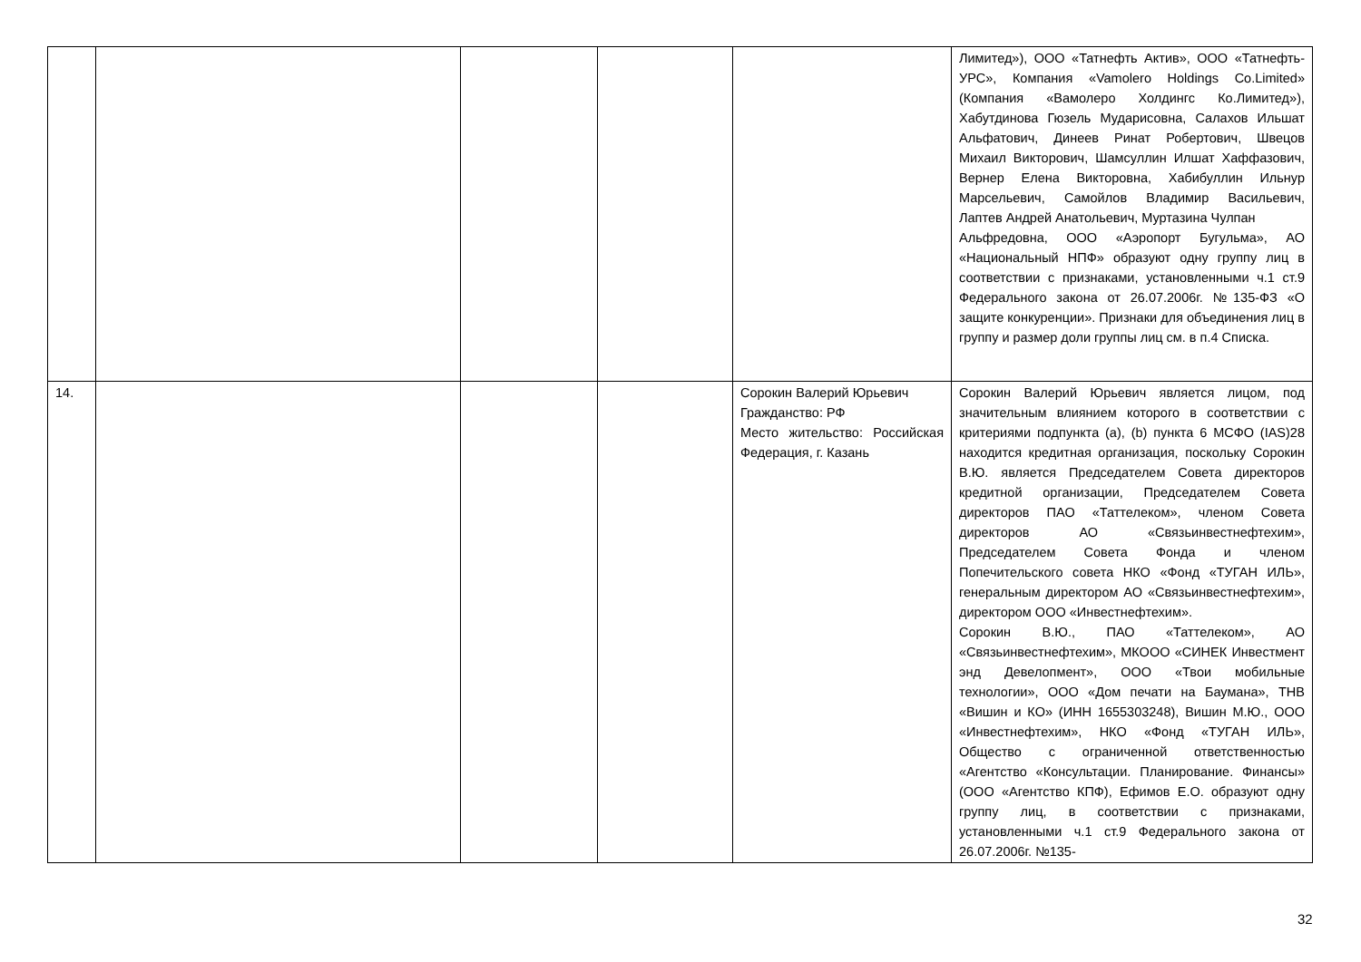| | | | | | Лимитед»), ООО «Татнефть Актив», ООО «Татнефть-УРС», Компания «Vamolero Holdings Co.Limited» (Компания «Вамолеро Холдингс Ко.Лимитед»), Хабутдинова Гюзель Мударисовна, Салахов Ильшат Альфатович, Динеев Ринат Робертович, Швецов Михаил Викторович, Шамсуллин Илшат Хаффазович, Вернер Елена Викторовна, Хабибуллин Ильнур Марсельевич, Самойлов Владимир Васильевич, Лаптев Андрей Анатольевич, Муртазина Чулпан Альфредовна, ООО «Аэропорт Бугульма», АО «Национальный НПФ» образуют одну группу лиц в соответствии с признаками, установленными ч.1 ст.9 Федерального закона от 26.07.2006г. №135-ФЗ «О защите конкуренции». Признаки для объединения лиц в группу и размер доли группы лиц см. в п.4 Списка. |
| 14. | | | | Сорокин Валерий Юрьевич Гражданство: РФ Место жительство: Российская Федерация, г. Казань | Сорокин Валерий Юрьевич является лицом, под значительным влиянием которого в соответствии с критериями подпункта (a), (b) пункта 6 МСФО (IAS)28 находится кредитная организация, поскольку Сорокин В.Ю. является Председателем Совета директоров кредитной организации, Председателем Совета директоров ПАО «Таттелеком», членом Совета директоров АО «Связьинвестнефтехим», Председателем Совета Фонда и членом Попечительского совета НКО «Фонд «ТУГАН ИЛЬ», генеральным директором АО «Связьинвестнефтехим», директором ООО «Инвестнефтехим». Сорокин В.Ю., ПАО «Таттелеком», АО «Связьинвестнефтехим», МКООО «СИНЕК Инвестмент энд Девелопмент», ООО «Твои мобильные технологии», ООО «Дом печати на Баумана», ТНВ «Вишин и КО» (ИНН 1655303248), Вишин М.Ю., ООО «Инвестнефтехим», НКО «Фонд «ТУГАН ИЛЬ», Общество с ограниченной ответственностью «Агентство «Консультации. Планирование. Финансы» (ООО «Агентство КПФ), Ефимов Е.О. образуют одну группу лиц, в соответствии с признаками, установленными ч.1 ст.9 Федерального закона от 26.07.2006г. №135- |
32